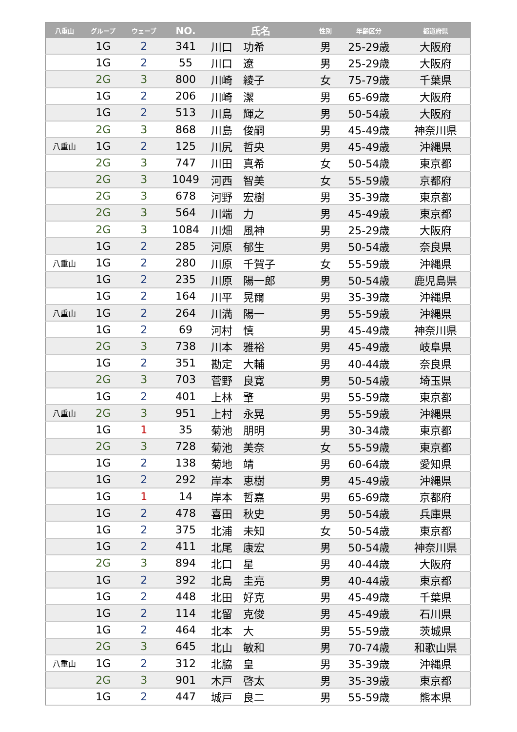| 八重山 | グループ | ウェーブ | NO. | 氏名 | 性別 | 年齢区分 | 都道府県 |
| --- | --- | --- | --- | --- | --- | --- | --- |
| | 1G | 2 | 341 | 川口 功希 | 男 | 25-29歳 | 大阪府 |
| | 1G | 2 | 55 | 川口 遼 | 男 | 25-29歳 | 大阪府 |
| | 2G | 3 | 800 | 川崎 綾子 | 女 | 75-79歳 | 千葉県 |
| | 1G | 2 | 206 | 川崎 潔 | 男 | 65-69歳 | 大阪府 |
| | 1G | 2 | 513 | 川島 輝之 | 男 | 50-54歳 | 大阪府 |
| | 2G | 3 | 868 | 川島 俊嗣 | 男 | 45-49歳 | 神奈川県 |
| 八重山 | 1G | 2 | 125 | 川尻 哲央 | 男 | 45-49歳 | 沖縄県 |
| | 2G | 3 | 747 | 川田 真希 | 女 | 50-54歳 | 東京都 |
| | 2G | 3 | 1049 | 河西 智美 | 女 | 55-59歳 | 京都府 |
| | 2G | 3 | 678 | 河野 宏樹 | 男 | 35-39歳 | 東京都 |
| | 2G | 3 | 564 | 川端 力 | 男 | 45-49歳 | 東京都 |
| | 2G | 3 | 1084 | 川畑 風神 | 男 | 25-29歳 | 大阪府 |
| | 1G | 2 | 285 | 河原 郁生 | 男 | 50-54歳 | 奈良県 |
| 八重山 | 1G | 2 | 280 | 川原 千賀子 | 女 | 55-59歳 | 沖縄県 |
| | 1G | 2 | 235 | 川原 陽一郎 | 男 | 50-54歳 | 鹿児島県 |
| | 1G | 2 | 164 | 川平 晃爾 | 男 | 35-39歳 | 沖縄県 |
| 八重山 | 1G | 2 | 264 | 川満 陽一 | 男 | 55-59歳 | 沖縄県 |
| | 1G | 2 | 69 | 河村 慎 | 男 | 45-49歳 | 神奈川県 |
| | 2G | 3 | 738 | 川本 雅裕 | 男 | 45-49歳 | 岐阜県 |
| | 1G | 2 | 351 | 勘定 大輔 | 男 | 40-44歳 | 奈良県 |
| | 2G | 3 | 703 | 菅野 良寛 | 男 | 50-54歳 | 埼玉県 |
| | 1G | 2 | 401 | 上林 肇 | 男 | 55-59歳 | 東京都 |
| 八重山 | 2G | 3 | 951 | 上村 永晃 | 男 | 55-59歳 | 沖縄県 |
| | 1G | 1 | 35 | 菊池 朋明 | 男 | 30-34歳 | 東京都 |
| | 2G | 3 | 728 | 菊池 美奈 | 女 | 55-59歳 | 東京都 |
| | 1G | 2 | 138 | 菊地 靖 | 男 | 60-64歳 | 愛知県 |
| | 1G | 2 | 292 | 岸本 恵樹 | 男 | 45-49歳 | 沖縄県 |
| | 1G | 1 | 14 | 岸本 哲嘉 | 男 | 65-69歳 | 京都府 |
| | 1G | 2 | 478 | 喜田 秋史 | 男 | 50-54歳 | 兵庫県 |
| | 1G | 2 | 375 | 北浦 未知 | 女 | 50-54歳 | 東京都 |
| | 1G | 2 | 411 | 北尾 康宏 | 男 | 50-54歳 | 神奈川県 |
| | 2G | 3 | 894 | 北口 星 | 男 | 40-44歳 | 大阪府 |
| | 1G | 2 | 392 | 北島 圭亮 | 男 | 40-44歳 | 東京都 |
| | 1G | 2 | 448 | 北田 好克 | 男 | 45-49歳 | 千葉県 |
| | 1G | 2 | 114 | 北留 克俊 | 男 | 45-49歳 | 石川県 |
| | 1G | 2 | 464 | 北本 大 | 男 | 55-59歳 | 茨城県 |
| | 2G | 3 | 645 | 北山 敏和 | 男 | 70-74歳 | 和歌山県 |
| 八重山 | 1G | 2 | 312 | 北脇 皇 | 男 | 35-39歳 | 沖縄県 |
| | 2G | 3 | 901 | 木戸 啓太 | 男 | 35-39歳 | 東京都 |
| | 1G | 2 | 447 | 城戸 良二 | 男 | 55-59歳 | 熊本県 |